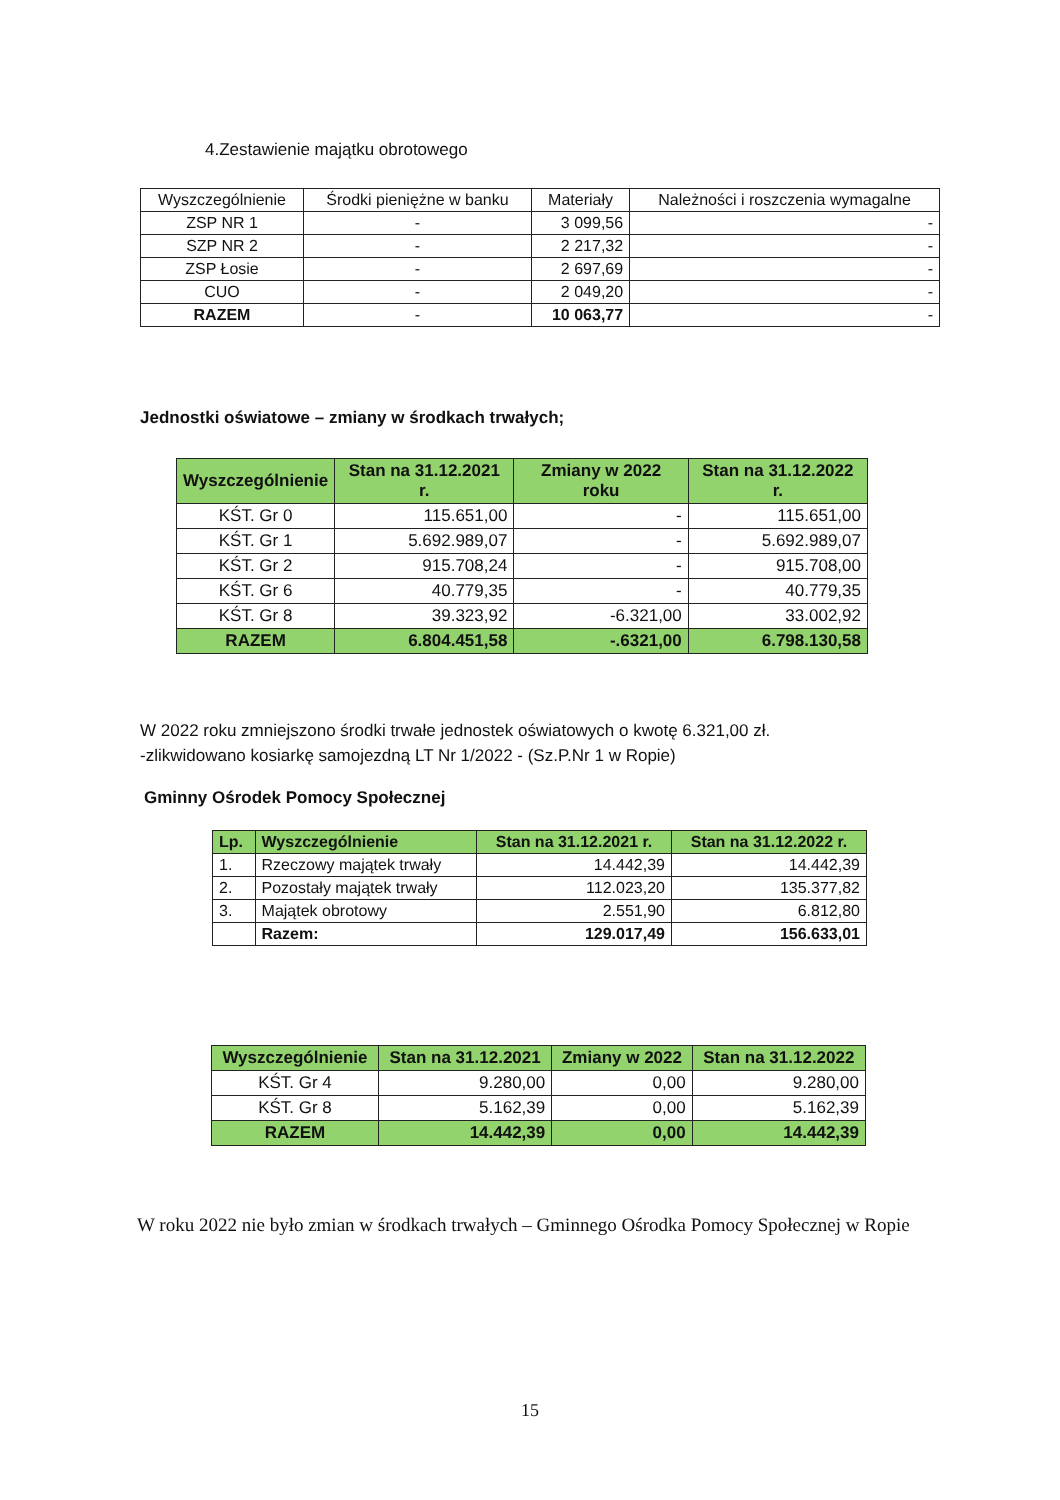4.Zestawienie majątku obrotowego
| Wyszczególnienie | Środki pieniężne w banku | Materiały | Należności i roszczenia wymagalne |
| --- | --- | --- | --- |
| ZSP NR 1 | - | 3 099,56 | - |
| SZP NR 2 | - | 2 217,32 | - |
| ZSP Łosie | - | 2 697,69 | - |
| CUO | - | 2 049,20 | - |
| RAZEM | - | 10 063,77 | - |
Jednostki oświatowe – zmiany w środkach trwałych;
| Wyszczególnienie | Stan na 31.12.2021 r. | Zmiany w 2022 roku | Stan na 31.12.2022 r. |
| --- | --- | --- | --- |
| KŚT. Gr 0 | 115.651,00 | - | 115.651,00 |
| KŚT. Gr 1 | 5.692.989,07 | - | 5.692.989,07 |
| KŚT. Gr 2 | 915.708,24 | - | 915.708,00 |
| KŚT. Gr 6 | 40.779,35 | - | 40.779,35 |
| KŚT. Gr 8 | 39.323,92 | -6.321,00 | 33.002,92 |
| RAZEM | 6.804.451,58 | -.6321,00 | 6.798.130,58 |
W 2022 roku zmniejszono środki trwałe jednostek oświatowych o kwotę 6.321,00 zł.
-zlikwidowano kosiarkę samojezdną LT Nr 1/2022 - (Sz.P.Nr 1 w Ropie)
Gminny Ośrodek Pomocy Społecznej
| Lp. | Wyszczególnienie | Stan na 31.12.2021 r. | Stan na 31.12.2022 r. |
| --- | --- | --- | --- |
| 1. | Rzeczowy majątek trwały | 14.442,39 | 14.442,39 |
| 2. | Pozostały majątek trwały | 112.023,20 | 135.377,82 |
| 3. | Majątek obrotowy | 2.551,90 | 6.812,80 |
| | Razem: | 129.017,49 | 156.633,01 |
| Wyszczególnienie | Stan na 31.12.2021 | Zmiany w 2022 | Stan na 31.12.2022 |
| --- | --- | --- | --- |
| KŚT. Gr 4 | 9.280,00 | 0,00 | 9.280,00 |
| KŚT. Gr 8 | 5.162,39 | 0,00 | 5.162,39 |
| RAZEM | 14.442,39 | 0,00 | 14.442,39 |
W roku 2022 nie było zmian w środkach trwałych – Gminnego Ośrodka Pomocy Społecznej w Ropie
15